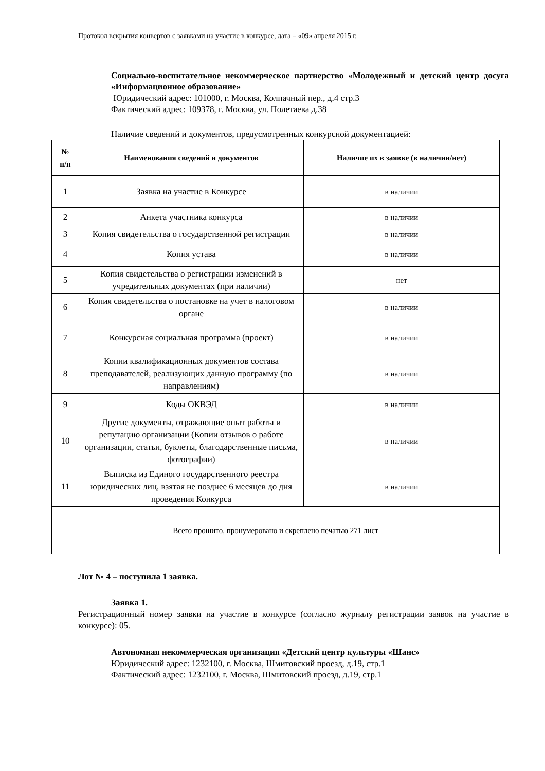Протокол вскрытия конвертов с заявками на участие в конкурсе, дата – «09» апреля 2015 г.
Социально-воспитательное некоммерческое партнерство «Молодежный и детский центр досуга «Информационное образование»
Юридический адрес: 101000, г. Москва, Колпачный пер., д.4 стр.3
Фактический адрес: 109378, г. Москва, ул. Полетаева д.38
Наличие сведений и документов, предусмотренных конкурсной документацией:
| № п/п | Наименования сведений и документов | Наличие их в заявке (в наличии/нет) |
| --- | --- | --- |
| 1 | Заявка на участие в Конкурсе | в наличии |
| 2 | Анкета участника конкурса | в наличии |
| 3 | Копия свидетельства о государственной регистрации | в наличии |
| 4 | Копия устава | в наличии |
| 5 | Копия свидетельства о регистрации изменений в учредительных документах (при наличии) | нет |
| 6 | Копия свидетельства о постановке на учет в налоговом органе | в наличии |
| 7 | Конкурсная социальная программа (проект) | в наличии |
| 8 | Копии квалификационных документов состава преподавателей, реализующих данную программу (по направлениям) | в наличии |
| 9 | Коды ОКВЭД | в наличии |
| 10 | Другие документы, отражающие опыт работы и репутацию организации (Копии отзывов о работе организации, статьи, буклеты, благодарственные письма, фотографии) | в наличии |
| 11 | Выписка из Единого государственного реестра юридических лиц, взятая не позднее 6 месяцев до дня проведения Конкурса | в наличии |
| Всего прошито, пронумеровано и скреплено печатью 271 лист | | |
Лот № 4 – поступила 1 заявка.
Заявка 1.
Регистрационный номер заявки на участие в конкурсе (согласно журналу регистрации заявок на участие в конкурсе): 05.
Автономная некоммерческая организация «Детский центр культуры «Шанс»
Юридический адрес: 1232100, г. Москва, Шмитовский проезд, д.19, стр.1
Фактический адрес: 1232100, г. Москва, Шмитовский проезд, д.19, стр.1